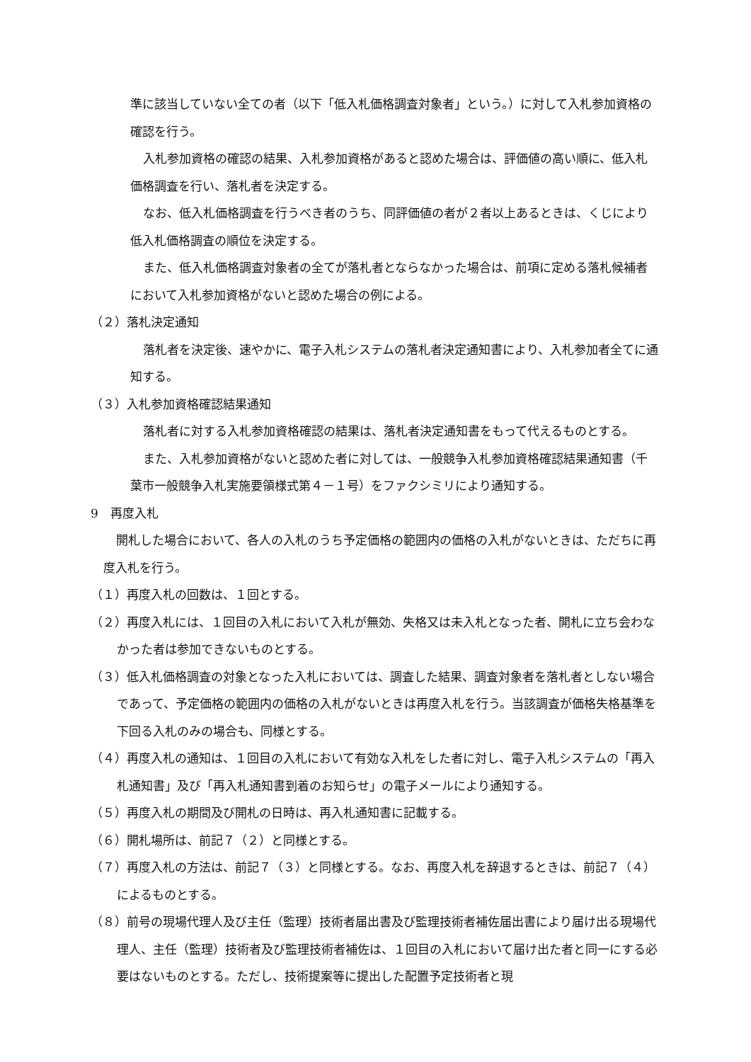準に該当していない全ての者（以下「低入札価格調査対象者」という。）に対して入札参加資格の確認を行う。
入札参加資格の確認の結果、入札参加資格があると認めた場合は、評価値の高い順に、低入札価格調査を行い、落札者を決定する。
なお、低入札価格調査を行うべき者のうち、同評価値の者が２者以上あるときは、くじにより低入札価格調査の順位を決定する。
また、低入札価格調査対象者の全てが落札者とならなかった場合は、前項に定める落札候補者において入札参加資格がないと認めた場合の例による。
（２）落札決定通知
落札者を決定後、速やかに、電子入札システムの落札者決定通知書により、入札参加者全てに通知する。
（３）入札参加資格確認結果通知
落札者に対する入札参加資格確認の結果は、落札者決定通知書をもって代えるものとする。
また、入札参加資格がないと認めた者に対しては、一般競争入札参加資格確認結果通知書（千葉市一般競争入札実施要領様式第４－１号）をファクシミリにより通知する。
9　再度入札
開札した場合において、各人の入札のうち予定価格の範囲内の価格の入札がないときは、ただちに再度入札を行う。
（１）再度入札の回数は、１回とする。
（２）再度入札には、１回目の入札において入札が無効、失格又は未入札となった者、開札に立ち会わなかった者は参加できないものとする。
（３）低入札価格調査の対象となった入札においては、調査した結果、調査対象者を落札者としない場合であって、予定価格の範囲内の価格の入札がないときは再度入札を行う。当該調査が価格失格基準を下回る入札のみの場合も、同様とする。
（４）再度入札の通知は、１回目の入札において有効な入札をした者に対し、電子入札システムの「再入札通知書」及び「再入札通知書到着のお知らせ」の電子メールにより通知する。
（５）再度入札の期間及び開札の日時は、再入札通知書に記載する。
（６）開札場所は、前記７（２）と同様とする。
（７）再度入札の方法は、前記７（３）と同様とする。なお、再度入札を辞退するときは、前記７（４）によるものとする。
（８）前号の現場代理人及び主任（監理）技術者届出書及び監理技術者補佐届出書により届け出る現場代理人、主任（監理）技術者及び監理技術者補佐は、１回目の入札において届け出た者と同一にする必要はないものとする。ただし、技術提案等に提出した配置予定技術者と現